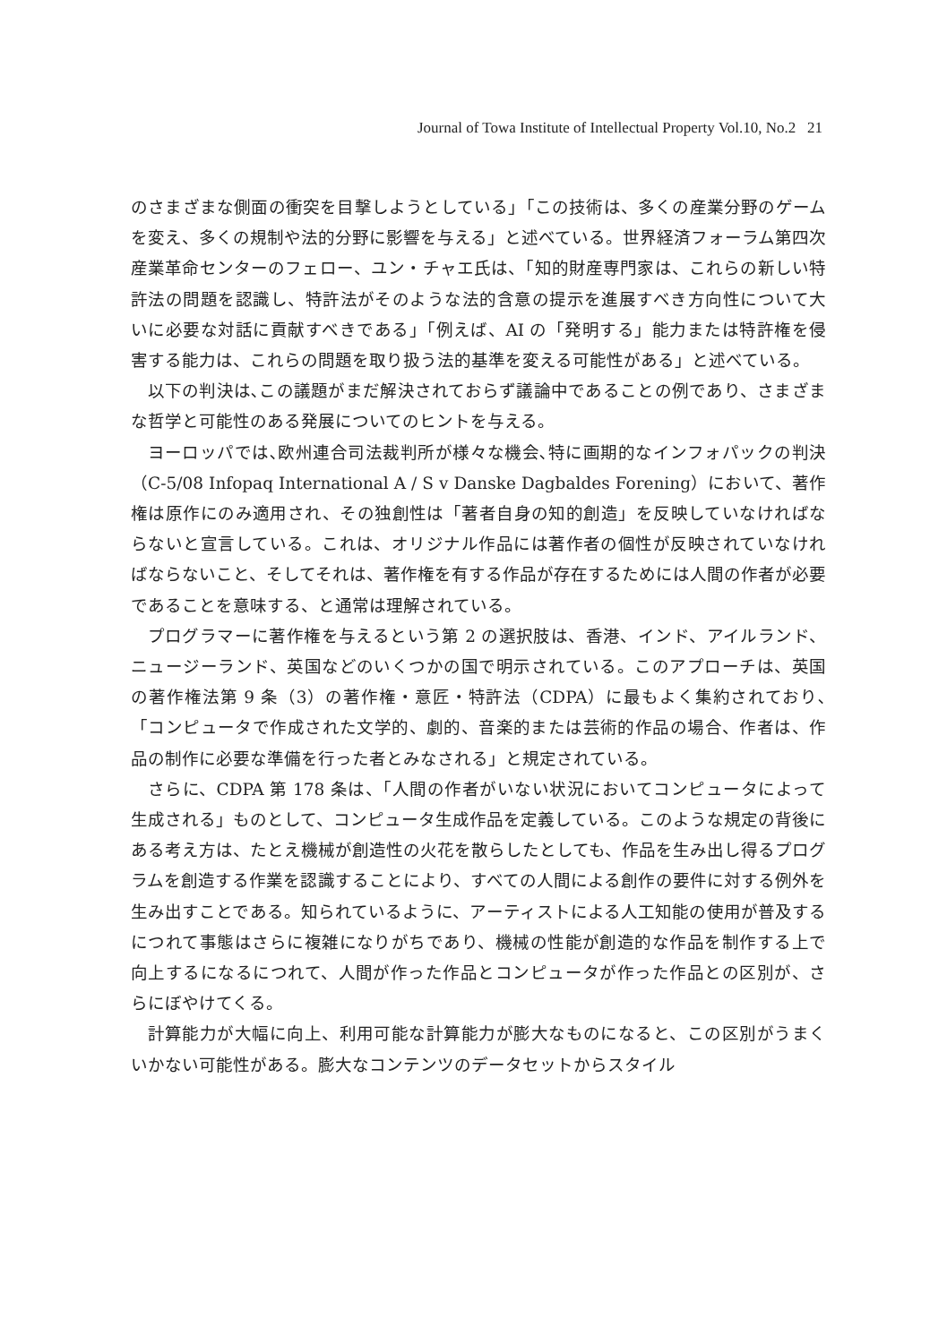Journal of Towa Institute of Intellectual Property Vol.10, No.2 21
のさまざまな側面の衝突を目撃しようとしている」「この技術は、多くの産業分野のゲームを変え、多くの規制や法的分野に影響を与える」と述べている。世界経済フォーラム第四次産業革命センターのフェロー、ユン・チャエ氏は、「知的財産専門家は、これらの新しい特許法の問題を認識し、特許法がそのような法的含意の提示を進展すべき方向性について大いに必要な対話に貢献すべきである」「例えば、AI の「発明する」能力または特許権を侵害する能力は、これらの問題を取り扱う法的基準を変える可能性がある」と述べている。
以下の判決は､この議題がまだ解決されておらず議論中であることの例であり、さまざまな哲学と可能性のある発展についてのヒントを与える。
ヨーロッパでは､欧州連合司法裁判所が様々な機会､特に画期的なインフォパックの判決（C‑5/08 Infopaq International A / S v Danske Dagbaldes Forening）において、著作権は原作にのみ適用され、その独創性は「著者自身の知的創造」を反映していなければならないと宣言している。これは、オリジナル作品には著作者の個性が反映されていなければならないこと、そしてそれは、著作権を有する作品が存在するためには人間の作者が必要であることを意味する、と通常は理解されている。
プログラマーに著作権を与えるという第 2 の選択肢は、香港、インド、アイルランド、ニュージーランド、英国などのいくつかの国で明示されている。このアプローチは、英国の著作権法第 9 条（3）の著作権・意匠・特許法（CDPA）に最もよく集約されており､「コンピュータで作成された文学的、劇的、音楽的または芸術的作品の場合、作者は、作品の制作に必要な準備を行った者とみなされる」と規定されている。
さらに、CDPA 第 178 条は、「人間の作者がいない状況においてコンピュータによって生成される」ものとして、コンピュータ生成作品を定義している。このような規定の背後にある考え方は、たとえ機械が創造性の火花を散らしたとしても、作品を生み出し得るプログラムを創造する作業を認識することにより、すべての人間による創作の要件に対する例外を生み出すことである。知られているように、アーティストによる人工知能の使用が普及するにつれて事態はさらに複雑になりがちであり、機械の性能が創造的な作品を制作する上で向上するになるにつれて、人間が作った作品とコンピュータが作った作品との区別が、さらにぼやけてくる。
計算能力が大幅に向上、利用可能な計算能力が膨大なものになると、この区別がうまくいかない可能性がある。膨大なコンテンツのデータセットからスタイル